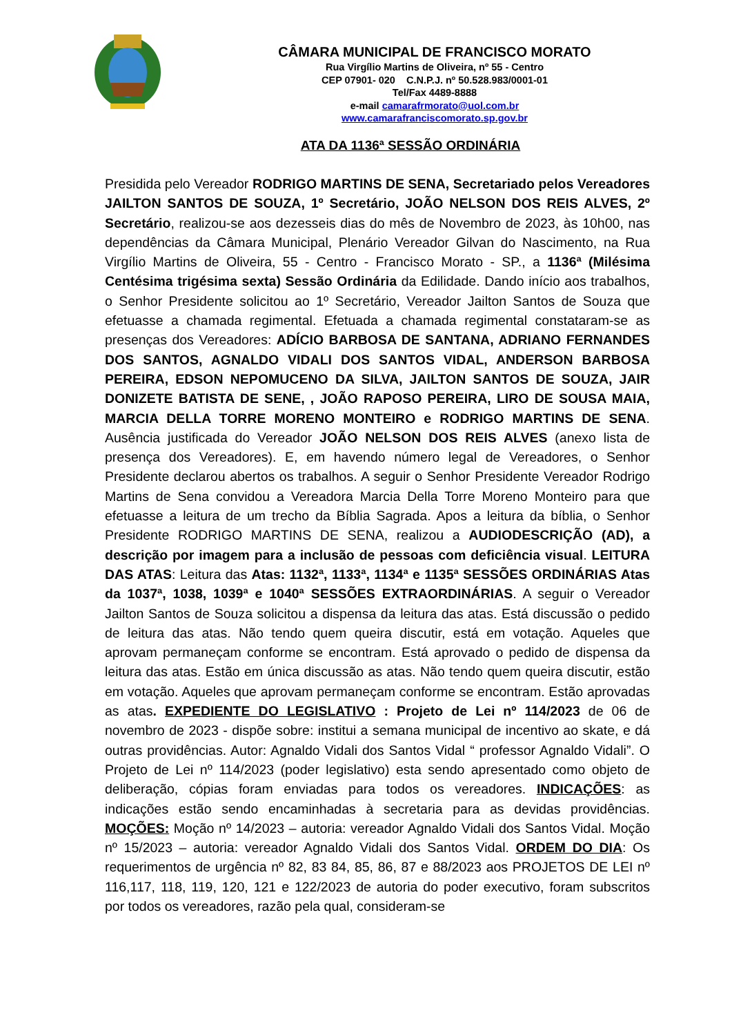CÂMARA MUNICIPAL DE FRANCISCO MORATO
Rua Virgílio Martins de Oliveira, nº 55 - Centro
CEP 07901- 020 C.N.P.J. nº 50.528.983/0001-01
Tel/Fax 4489-8888
e-mail camarafrmorato@uol.com.br
www.camarafranciscomorato.sp.gov.br
ATA DA 1136ª SESSÃO ORDINÁRIA
Presidida pelo Vereador RODRIGO MARTINS DE SENA, Secretariado pelos Vereadores JAILTON SANTOS DE SOUZA, 1º Secretário, JOÃO NELSON DOS REIS ALVES, 2º Secretário, realizou-se aos dezesseis dias do mês de Novembro de 2023, às 10h00, nas dependências da Câmara Municipal, Plenário Vereador Gilvan do Nascimento, na Rua Virgílio Martins de Oliveira, 55 - Centro - Francisco Morato - SP., a 1136ª (Milésima Centésima trigésima sexta) Sessão Ordinária da Edilidade. Dando início aos trabalhos, o Senhor Presidente solicitou ao 1º Secretário, Vereador Jailton Santos de Souza que efetuasse a chamada regimental. Efetuada a chamada regimental constataram-se as presenças dos Vereadores: ADÍCIO BARBOSA DE SANTANA, ADRIANO FERNANDES DOS SANTOS, AGNALDO VIDALI DOS SANTOS VIDAL, ANDERSON BARBOSA PEREIRA, EDSON NEPOMUCENO DA SILVA, JAILTON SANTOS DE SOUZA, JAIR DONIZETE BATISTA DE SENE, , JOÃO RAPOSO PEREIRA, LIRO DE SOUSA MAIA, MARCIA DELLA TORRE MORENO MONTEIRO e RODRIGO MARTINS DE SENA. Ausência justificada do Vereador JOÃO NELSON DOS REIS ALVES (anexo lista de presença dos Vereadores). E, em havendo número legal de Vereadores, o Senhor Presidente declarou abertos os trabalhos. A seguir o Senhor Presidente Vereador Rodrigo Martins de Sena convidou a Vereadora Marcia Della Torre Moreno Monteiro para que efetuasse a leitura de um trecho da Bíblia Sagrada. Apos a leitura da bíblia, o Senhor Presidente RODRIGO MARTINS DE SENA, realizou a AUDIODESCRIÇÃO (AD), a descrição por imagem para a inclusão de pessoas com deficiência visual. LEITURA DAS ATAS: Leitura das Atas: 1132ª, 1133ª, 1134ª e 1135ª SESSÕES ORDINÁRIAS Atas da 1037ª, 1038, 1039ª e 1040ª SESSÕES EXTRAORDINÁRIAS. A seguir o Vereador Jailton Santos de Souza solicitou a dispensa da leitura das atas. Está discussão o pedido de leitura das atas. Não tendo quem queira discutir, está em votação. Aqueles que aprovam permaneçam conforme se encontram. Está aprovado o pedido de dispensa da leitura das atas. Estão em única discussão as atas. Não tendo quem queira discutir, estão em votação. Aqueles que aprovam permaneçam conforme se encontram. Estão aprovadas as atas. EXPEDIENTE DO LEGISLATIVO : Projeto de Lei nº 114/2023 de 06 de novembro de 2023 - dispõe sobre: institui a semana municipal de incentivo ao skate, e dá outras providências. Autor: Agnaldo Vidali dos Santos Vidal “ professor Agnaldo Vidali”. O Projeto de Lei nº 114/2023 (poder legislativo) esta sendo apresentado como objeto de deliberação, cópias foram enviadas para todos os vereadores. INDICAÇÕES: as indicações estão sendo encaminhadas à secretaria para as devidas providências. MOÇÕES: Moção nº 14/2023 – autoria: vereador Agnaldo Vidali dos Santos Vidal. Moção nº 15/2023 – autoria: vereador Agnaldo Vidali dos Santos Vidal. ORDEM DO DIA: Os requerimentos de urgência nº 82, 83 84, 85, 86, 87 e 88/2023 aos PROJETOS DE LEI nº 116,117, 118, 119, 120, 121 e 122/2023 de autoria do poder executivo, foram subscritos por todos os vereadores, razão pela qual, consideram-se